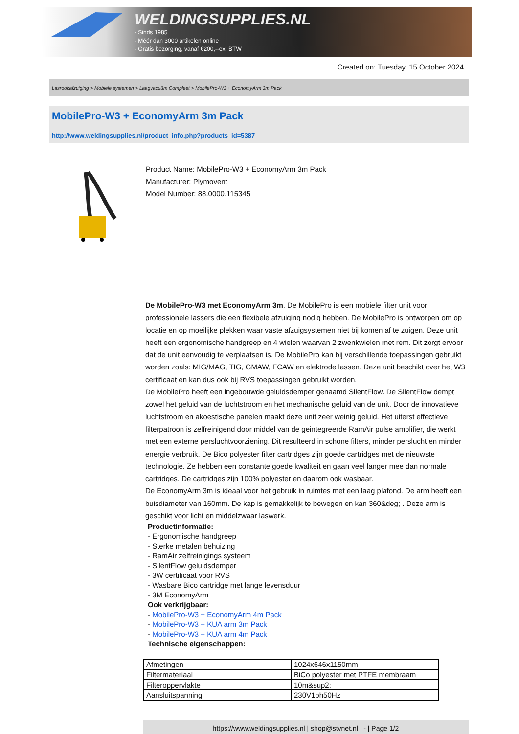WELDINGSUPPLIES.NL
- Sinds 1985
- Méér dan 3000 artikelen online
- Gratis bezorging, vanaf €200,--ex. BTW
Created on: Tuesday, 15 October 2024
Lasrookafzuiging > Mobiele systemen > Laagvacuüm Compleet > MobilePro-W3 + EconomyArm 3m Pack
MobilePro-W3 + EconomyArm 3m Pack
http://www.weldingsupplies.nl/product_info.php?products_id=5387
Product Name: MobilePro-W3 + EconomyArm 3m Pack
Manufacturer: Plymovent
Model Number: 88.0000.115345
De MobilePro-W3 met EconomyArm 3m. De MobilePro is een mobiele filter unit voor professionele lassers die een flexibele afzuiging nodig hebben. De MobilePro is ontworpen om op locatie en op moeilijke plekken waar vaste afzuigsystemen niet bij komen af te zuigen. Deze unit heeft een ergonomische handgreep en 4 wielen waarvan 2 zwenkwielen met rem. Dit zorgt ervoor dat de unit eenvoudig te verplaatsen is. De MobilePro kan bij verschillende toepassingen gebruikt worden zoals: MIG/MAG, TIG, GMAW, FCAW en elektrode lassen. Deze unit beschikt over het W3 certificaat en kan dus ook bij RVS toepassingen gebruikt worden.
De MobilePro heeft een ingebouwde geluidsdemper genaamd SilentFlow. De SilentFlow dempt zowel het geluid van de luchtstroom en het mechanische geluid van de unit. Door de innovatieve luchtstroom en akoestische panelen maakt deze unit zeer weinig geluid. Het uiterst effectieve filterpatroon is zelfreinigend door middel van de geintegreerde RamAir pulse amplifier, die werkt met een externe persluchtvoorziening. Dit resulteerd in schone filters, minder perslucht en minder energie verbruik. De Bico polyester filter cartridges zijn goede cartridges met de nieuwste technologie. Ze hebben een constante goede kwaliteit en gaan veel langer mee dan normale cartridges. De cartridges zijn 100% polyester en daarom ook wasbaar.
De EconomyArm 3m is ideaal voor het gebruik in ruimtes met een laag plafond. De arm heeft een buisdiameter van 160mm. De kap is gemakkelijk te bewegen en kan 360&deg; . Deze arm is geschikt voor licht en middelzwaar laswerk.
Productinformatie:
- Ergonomische handgreep
- Sterke metalen behuizing
- RamAir zelfreinigings systeem
- SilentFlow geluidsdemper
- 3W certificaat voor RVS
- Wasbare Bico cartridge met lange levensduur
- 3M EconomyArm
Ook verkrijgbaar:
- MobilePro-W3 + EconomyArm 4m Pack
- MobilePro-W3 + KUA arm 3m Pack
- MobilePro-W3 + KUA arm 4m Pack
Technische eigenschappen:
| Afmetingen | 1024x646x1150mm |
| Filtermateriaal | BiCo polyester met PTFE membraam |
| Filteroppervlakte | 10m&sup2; |
| Aansluitspanning | 230V1ph50Hz |
https://www.weldingsupplies.nl | shop@stvnet.nl | - | Page 1/2